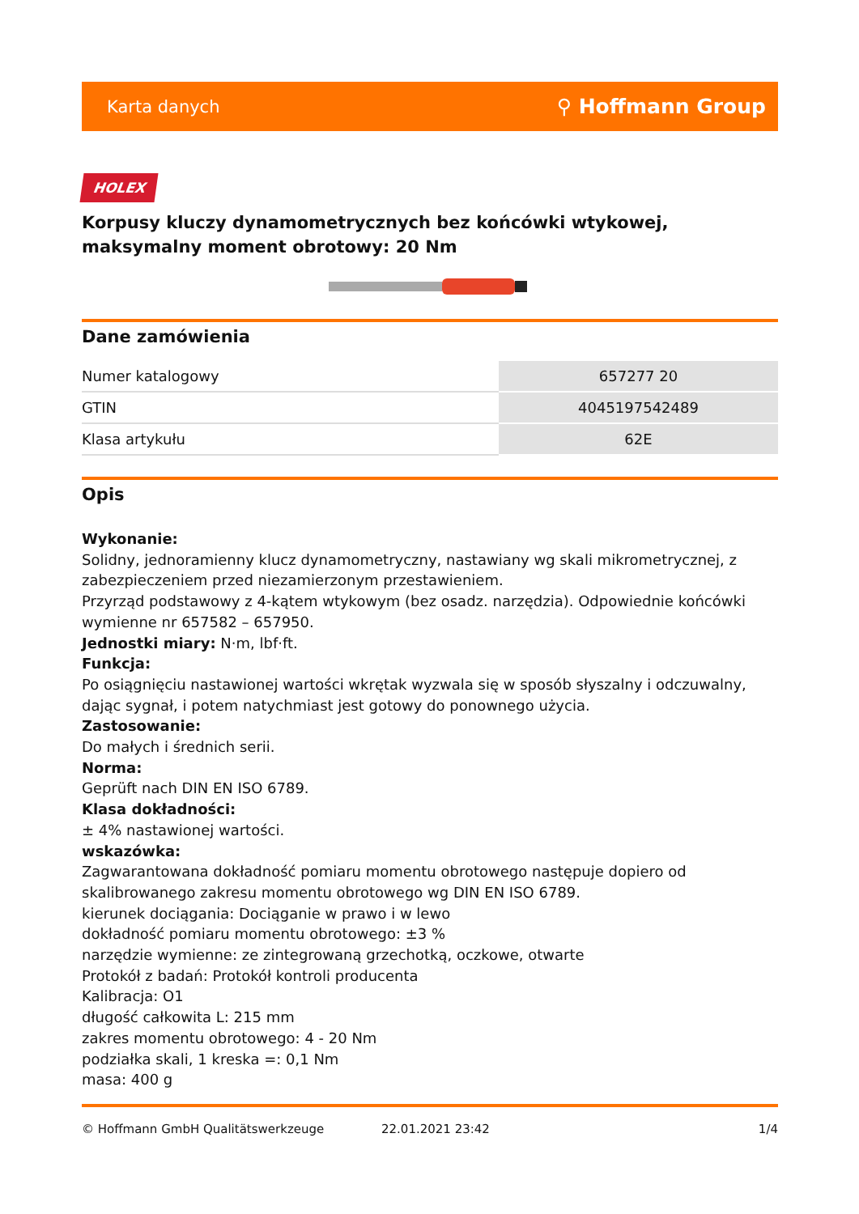Karta danych ⚲ Hoffmann Group
HOLEX
Korpusy kluczy dynamometrycznych bez końcówki wtykowej, maksymalny moment obrotowy: 20 Nm
Dane zamówienia
| Numer katalogowy | 657277 20 |
| GTIN | 4045197542489 |
| Klasa artykułu | 62E |
Opis
Wykonanie:
Solidny, jednoramienny klucz dynamometryczny, nastawiany wg skali mikrometrycznej, z zabezpieczeniem przed niezamierzonym przestawieniem.
Przyrząd podstawowy z 4-kątem wtykowym (bez osadz. narzędzia). Odpowiednie końcówki wymienne nr 657582 – 657950.
Jednostki miary: N·m, lbf·ft.
Funkcja:
Po osiągnięciu nastawionej wartości wkrętak wyzwala się w sposób słyszalny i odczuwalny, dając sygnał, i potem natychmiast jest gotowy do ponownego użycia.
Zastosowanie:
Do małych i średnich serii.
Norma:
Geprüft nach DIN EN ISO 6789.
Klasa dokładności:
± 4% nastawionej wartości.
wskazówka:
Zagwarantowana dokładność pomiaru momentu obrotowego następuje dopiero od skalibrowanego zakresu momentu obrotowego wg DIN EN ISO 6789.
kierunek dociągania: Dociąganie w prawo i w lewo
dokładność pomiaru momentu obrotowego: ±3 %
narzędzie wymienne: ze zintegrowaną grzechotką, oczkowe, otwarte
Protokół z badań: Protokół kontroli producenta
Kalibracja: O1
długość całkowita L: 215 mm
zakres momentu obrotowego: 4 - 20 Nm
podziałka skali, 1 kreska =: 0,1 Nm
masa: 400 g
© Hoffmann GmbH Qualitätswerkzeuge 22.01.2021 23:42 1/4